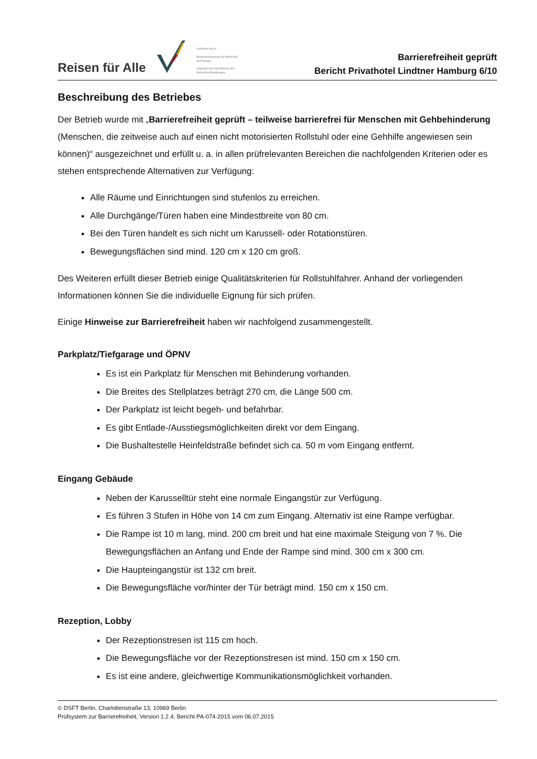Reisen für Alle
Gefördert durch:
Bundesministerium für Wirtschaft und Energie
aufgrund eines Beschlusses des Deutschen Bundestages
Barrierefreiheit geprüft
Bericht Privathotel Lindtner Hamburg 6/10
Beschreibung des Betriebes
Der Betrieb wurde mit „Barrierefreiheit geprüft – teilweise barrierefrei für Menschen mit Gehbehinderung (Menschen, die zeitweise auch auf einen nicht motorisierten Rollstuhl oder eine Gehhilfe angewiesen sein können)“ ausgezeichnet und erfüllt u. a. in allen prüfrelevanten Bereichen die nachfolgenden Kriterien oder es stehen entsprechende Alternativen zur Verfügung:
Alle Räume und Einrichtungen sind stufenlos zu erreichen.
Alle Durchgänge/Türen haben eine Mindestbreite von 80 cm.
Bei den Türen handelt es sich nicht um Karussell- oder Rotationstüren.
Bewegungsflächen sind mind. 120 cm x 120 cm groß.
Des Weiteren erfüllt dieser Betrieb einige Qualitätskriterien für Rollstuhlfahrer. Anhand der vorliegenden Informationen können Sie die individuelle Eignung für sich prüfen.
Einige Hinweise zur Barrierefreiheit haben wir nachfolgend zusammengestellt.
Parkplatz/Tiefgarage und ÖPNV
Es ist ein Parkplatz für Menschen mit Behinderung vorhanden.
Die Breites des Stellplatzes beträgt 270 cm, die Länge 500 cm.
Der Parkplatz ist leicht begeh- und befahrbar.
Es gibt Entlade-/Ausstiegsmöglichkeiten direkt vor dem Eingang.
Die Bushaltestelle Heinfeldstraße befindet sich ca. 50 m vom Eingang entfernt.
Eingang Gebäude
Neben der Karusselltür steht eine normale Eingangstür zur Verfügung.
Es führen 3 Stufen in Höhe von 14 cm zum Eingang. Alternativ ist eine Rampe verfügbar.
Die Rampe ist 10 m lang, mind. 200 cm breit und hat eine maximale Steigung von 7 %. Die Bewegungsflächen an Anfang und Ende der Rampe sind mind. 300 cm x 300 cm.
Die Haupteingangstür ist 132 cm breit.
Die Bewegungsfläche vor/hinter der Tür beträgt mind. 150 cm x 150 cm.
Rezeption, Lobby
Der Rezeptionstresen ist 115 cm hoch.
Die Bewegungsfläche vor der Rezeptionstresen ist mind. 150 cm x 150 cm.
Es ist eine andere, gleichwertige Kommunikationsmöglichkeit vorhanden.
© DSFT Berlin, Charlottenstraße 13, 10969 Berlin
Prüfsystem zur Barrierefreiheit, Version 1.2.4, Bericht PA-074-2015 vom 06.07.2015